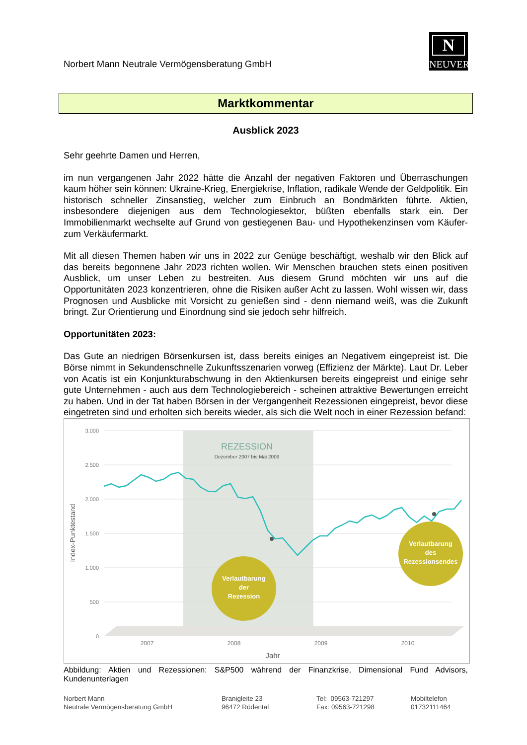Norbert Mann Neutrale Vermögensberatung GmbH
N
NEUVER
Marktkommentar
Ausblick 2023
Sehr geehrte Damen und Herren,
im nun vergangenen Jahr 2022 hätte die Anzahl der negativen Faktoren und Überraschungen kaum höher sein können: Ukraine-Krieg, Energiekrise, Inflation, radikale Wende der Geldpolitik. Ein historisch schneller Zinsanstieg, welcher zum Einbruch an Bondmärkten führte. Aktien, insbesondere diejenigen aus dem Technologiesektor, büßten ebenfalls stark ein. Der Immobilienmarkt wechselte auf Grund von gestiegenen Bau- und Hypothekenzinsen vom Käufer- zum Verkäufermarkt.
Mit all diesen Themen haben wir uns in 2022 zur Genüge beschäftigt, weshalb wir den Blick auf das bereits begonnene Jahr 2023 richten wollen. Wir Menschen brauchen stets einen positiven Ausblick, um unser Leben zu bestreiten. Aus diesem Grund möchten wir uns auf die Opportunitäten 2023 konzentrieren, ohne die Risiken außer Acht zu lassen. Wohl wissen wir, dass Prognosen und Ausblicke mit Vorsicht zu genießen sind - denn niemand weiß, was die Zukunft bringt. Zur Orientierung und Einordnung sind sie jedoch sehr hilfreich.
Opportunitäten 2023:
Das Gute an niedrigen Börsenkursen ist, dass bereits einiges an Negativem eingepreist ist. Die Börse nimmt in Sekundenschnelle Zukunftsszenarien vorweg (Effizienz der Märkte). Laut Dr. Leber von Acatis ist ein Konjunkturabschwung in den Aktienkursen bereits eingepreist und einige sehr gute Unternehmen - auch aus dem Technologiebereich - scheinen attraktive Bewertungen erreicht zu haben. Und in der Tat haben Börsen in der Vergangenheit Rezessionen eingepreist, bevor diese eingetreten sind und erholten sich bereits wieder, als sich die Welt noch in einer Rezession befand:
3.000
2.500
2.000
1.500
1.000
500
0
2007
2008
2009
2010
Jahr
Index-Punktestand
REZESSION
Dezember 2007 bis Mai 2009
Verlautbarung
der
Rezession
Verlautbarung
des
Rezessionsendes
Abbildung: Aktien und Rezessionen: S&P500 während der Finanzkrise, Dimensional Fund Advisors, Kundenunterlagen
Norbert Mann
Neutrale Vermögensberatung GmbH
Branigleite 23
96472 Rödental
Tel: 09563-721297
Fax: 09563-721298
Mobiltelefon
01732111464